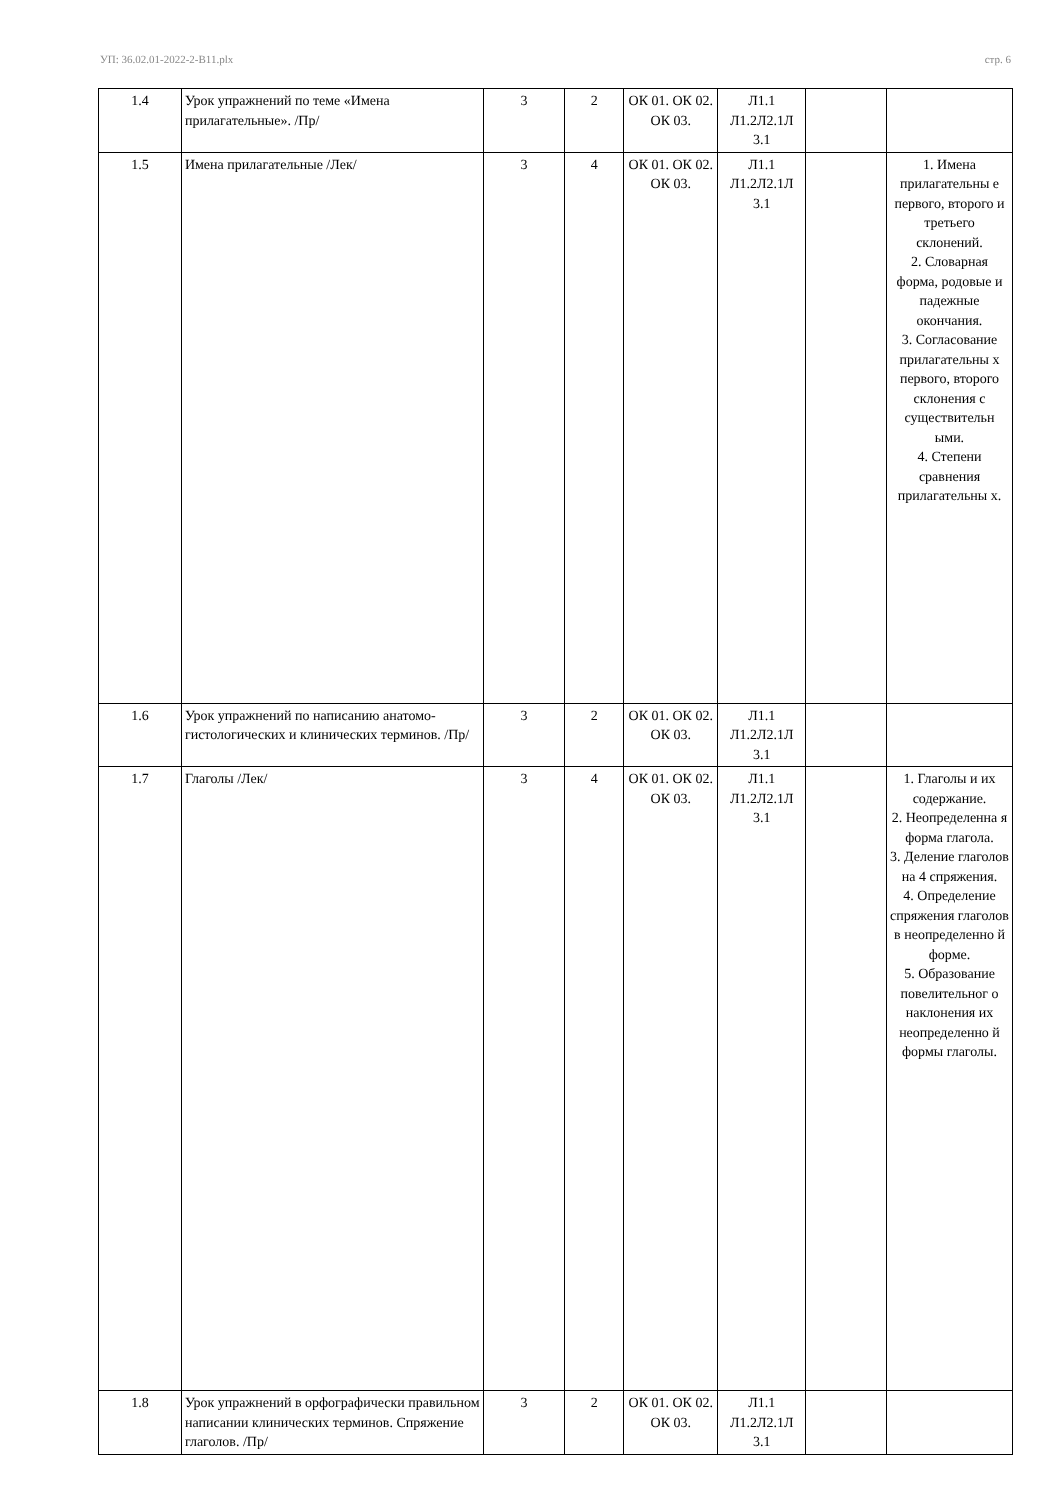УП: 36.02.01-2022-2-В11.plx стр. 6
| 1.4 | Урок упражнений по теме «Имена прилагательные». /Пр/ | 3 | 2 | ОК 01. ОК 02. ОК 03. | Л1.1 Л1.2Л2.1Л 3.1 | | |
| 1.5 | Имена прилагательные /Лек/ | 3 | 4 | ОК 01. ОК 02. ОК 03. | Л1.1 Л1.2Л2.1Л 3.1 | | 1. Имена прилагательны е первого, второго и третьего склонений. 2. Словарная форма, родовые и падежные окончания. 3. Согласование прилагательны х первого, второго склонения с существительн ыми. 4. Степени сравнения прилагательны х. |
| 1.6 | Урок упражнений по написанию анатомо-гистологических и клинических терминов. /Пр/ | 3 | 2 | ОК 01. ОК 02. ОК 03. | Л1.1 Л1.2Л2.1Л 3.1 | | |
| 1.7 | Глаголы /Лек/ | 3 | 4 | ОК 01. ОК 02. ОК 03. | Л1.1 Л1.2Л2.1Л 3.1 | | 1. Глаголы и их содержание. 2. Неопределенна я форма глагола. 3. Деление глаголов на 4 спряжения. 4. Определение спряжения глаголов в неопределенно й форме. 5. Образование повелительног о наклонения их неопределенно й формы глаголы. |
| 1.8 | Урок упражнений в орфографически правильном написании клинических терминов. Спряжение глаголов. /Пр/ | 3 | 2 | ОК 01. ОК 02. ОК 03. | Л1.1 Л1.2Л2.1Л 3.1 | | |